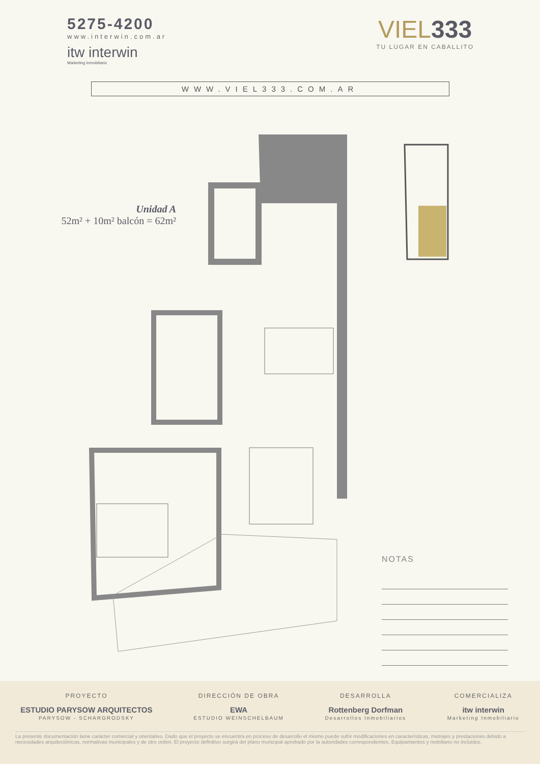5275-4200
www.interwin.com.ar
itw interwin
Marketing Inmobiliario
VIEL333
TU LUGAR EN CABALLITO
WWW.VIEL333.COM.AR
Unidad A
52m² + 10m² balcón = 62m²
NOTAS
PROYECTO
ESTUDIO PARYSOW ARQUITECTOS
PARYSOW - SCHARGRODSKY
DIRECCIÓN DE OBRA
EWA
ESTUDIO WEINSCHELBAUM
DESARROLLA
Rottenberg Dorfman
Desarrollos Inmobiliarios
COMERCIALIZA
itw interwin
Marketing Inmobiliario
La presente documentación tiene carácter comercial y orientativo. Dado que el proyecto se encuentra en proceso de desarrollo el mismo puede sufrir modificaciones en características, metrajes y prestaciones debido a necesidades arquitectónicas, normativas municipales y de otro orden. El proyecto definitivo surgirá del plano municipal aprobado por la autoridades correspondientes. Equipamientos y mobiliario no incluidos.